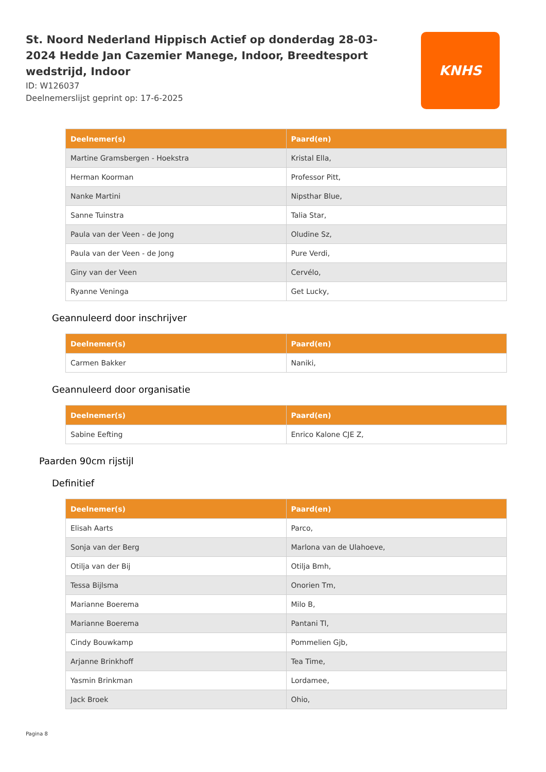St. Noord Nederland Hippisch Actief op donderdag 28-03-2024 Hedde Jan Cazemier Manege, Indoor, Breedtesport wedstrijd, Indoor
ID: W126037
Deelnemerslijst geprint op: 17-6-2025
KNHS
| Deelnemer(s) | Paard(en) |
| --- | --- |
| Martine Gramsbergen - Hoekstra | Kristal Ella, |
| Herman Koorman | Professor Pitt, |
| Nanke Martini | Nipsthar Blue, |
| Sanne Tuinstra | Talia Star, |
| Paula van der Veen - de Jong | Oludine Sz, |
| Paula van der Veen - de Jong | Pure Verdi, |
| Giny van der Veen | Cervélo, |
| Ryanne Veninga | Get Lucky, |
Geannuleerd door inschrijver
| Deelnemer(s) | Paard(en) |
| --- | --- |
| Carmen Bakker | Naniki, |
Geannuleerd door organisatie
| Deelnemer(s) | Paard(en) |
| --- | --- |
| Sabine Eefting | Enrico Kalone CJE Z, |
Paarden 90cm rijstijl
Definitief
| Deelnemer(s) | Paard(en) |
| --- | --- |
| Elisah Aarts | Parco, |
| Sonja van der Berg | Marlona van de Ulahoeve, |
| Otilja van der Bij | Otilja Bmh, |
| Tessa Bijlsma | Onorien Tm, |
| Marianne Boerema | Milo B, |
| Marianne Boerema | Pantani Tl, |
| Cindy Bouwkamp | Pommelien Gjb, |
| Arjanne Brinkhoff | Tea Time, |
| Yasmin Brinkman | Lordamee, |
| Jack Broek | Ohio, |
Pagina 8